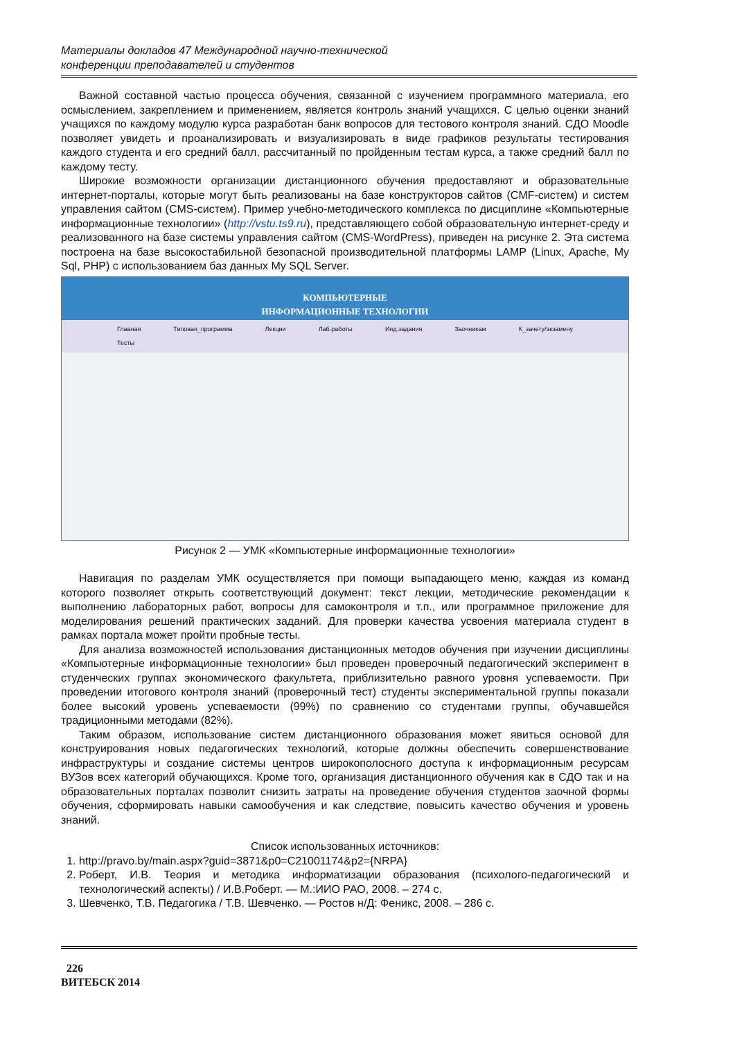Материалы докладов 47 Международной научно-технической
конференции преподавателей и студентов
Важной составной частью процесса обучения, связанной с изучением программного материала, его осмыслением, закреплением и применением, является контроль знаний учащихся. С целью оценки знаний учащихся по каждому модулю курса разработан банк вопросов для тестового контроля знаний. СДО Moodle позволяет увидеть и проанализировать и визуализировать в виде графиков результаты тестирования каждого студента и его средний балл, рассчитанный по пройденным тестам курса, а также средний балл по каждому тесту.
Широкие возможности организации дистанционного обучения предоставляют и образовательные интернет-порталы, которые могут быть реализованы на базе конструкторов сайтов (CMF-систем) и систем управления сайтом (CMS-систем). Пример учебно-методического комплекса по дисциплине «Компьютерные информационные технологии» (http://vstu.ts9.ru), представляющего собой образовательную интернет-среду и реализованного на базе системы управления сайтом (CMS-WordPress), приведен на рисунке 2. Эта система построена на базе высокостабильной безопасной производительной платформы LAMP (Linux, Apache, My Sql, PHP) с использованием баз данных My SQL Server.
КОМПЬЮТЕРНЫЕ
ИНФОРМАЦИОННЫЕ ТЕХНОЛОГИИ
Главная Типовая_программа Лекции Лаб.работы Инд.задания Заочникам К_зачету/экзамену Тесты
Рисунок 2 — УМК «Компьютерные информационные технологии»
Навигация по разделам УМК осуществляется при помощи выпадающего меню, каждая из команд которого позволяет открыть соответствующий документ: текст лекции, методические рекомендации к выполнению лабораторных работ, вопросы для самоконтроля и т.п., или программное приложение для моделирования решений практических заданий. Для проверки качества усвоения материала студент в рамках портала может пройти пробные тесты.
Для анализа возможностей использования дистанционных методов обучения при изучении дисциплины «Компьютерные информационные технологии» был проведен проверочный педагогический эксперимент в студенческих группах экономического факультета, приблизительно равного уровня успеваемости. При проведении итогового контроля знаний (проверочный тест) студенты экспериментальной группы показали более высокий уровень успеваемости (99%) по сравнению со студентами группы, обучавшейся традиционными методами (82%).
Таким образом, использование систем дистанционного образования может явиться основой для конструирования новых педагогических технологий, которые должны обеспечить совершенствование инфраструктуры и создание системы центров широкополосного доступа к информационным ресурсам ВУЗов всех категорий обучающихся. Кроме того, организация дистанционного обучения как в СДО так и на образовательных порталах позволит снизить затраты на проведение обучения студентов заочной формы обучения, сформировать навыки самообучения и как следствие, повысить качество обучения и уровень знаний.
Список использованных источников:
1. http://pravo.by/main.aspx?guid=3871&p0=C21001174&p2={NRPA}
2. Роберт, И.В. Теория и методика информатизации образования (психолого-педагогический и технологический аспекты) / И.В.Роберт. — М.:ИИО РАО, 2008. – 274 с.
3. Шевченко, Т.В. Педагогика / Т.В. Шевченко. — Ростов н/Д: Феникс, 2008. – 286 с.
226
ВИТЕБСК 2014